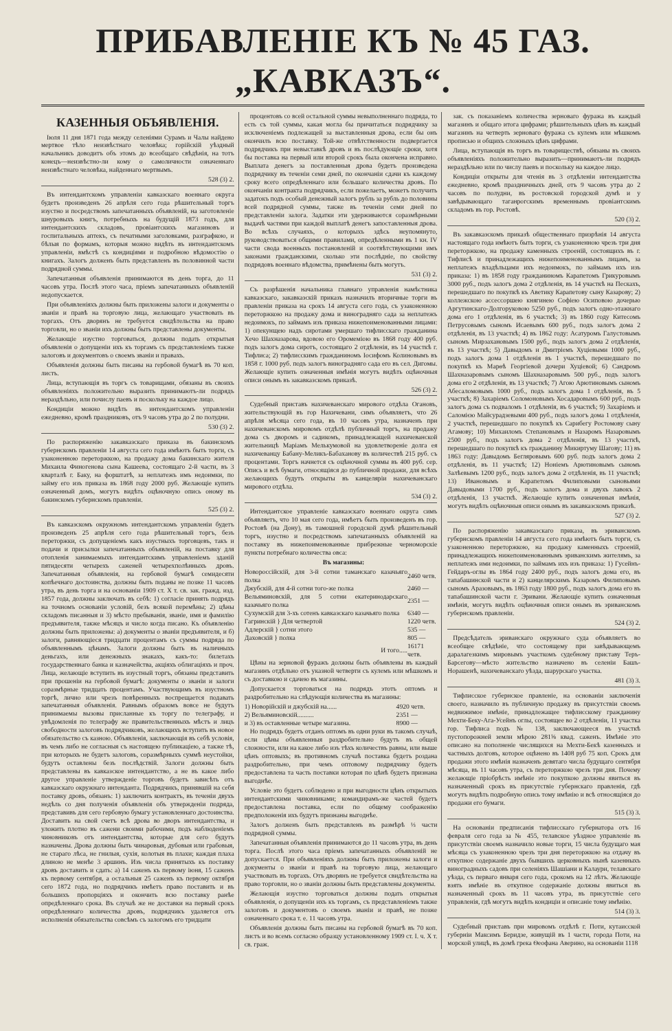ПРИБАВЛЕНІЕ КЪ № 45 ГАЗ. „КАВКАЗЪ“.
КАЗЕННЫЯ ОБЪЯВЛЕНІЯ.
Іюля 11 дня 1871 года между селеніями Сурамъ и Чалы найдено мертвое тѣло неизвѣстнаго человѣка; горійскій уѣздный начальникъ доводитъ объ этомъ до всеобщаго свѣдѣнія, на тотъ конецъ—неизвѣстно-ли кому о самоличности означеннаго неизвѣстнаго человѣка, найденнаго мертвымъ.
528 (3) 2.
Въ интендантскомъ управленіи кавказскаго военнаго округа будетъ произведенъ 26 апрѣля сего года рѣшительный торгъ изустно и посредствомъ запечатанныхъ объявленій, на заготовленіе шнуровыхъ книгъ, потребныхъ на будущій 1873 годъ, для интендантскихъ складовъ, провіантскихъ магазиновъ и госпитальныхъ аптекъ, съ печатными заголовками, разграфкою, и бѣлыя по формамъ, которыя можно видѣть въ интендантскомъ управленіи, вмѣстѣ съ кондиціями и подробною вѣдомостію о книгахъ. Залогъ долженъ быть представленъ въ половинной части подрядной суммы.
Запечатанныя объявленія принимаются въ день торга, до 11 часовъ утра. Послѣ этого часа, пріемъ запечатанныхъ объявленій недопускается.
При объявленіяхъ должны быть приложены залоги и документы о званіи и правѣ на торговую лица, желающаго участвовать въ торгахъ. Отъ дворянъ не требуется свидѣтельства на право торговли, но о званіи ихъ должны быть представлены документы.
Желающіе изустно торговаться, должны подать открытыя объявленія о допущеніи ихъ къ торгамъ съ представленіемъ также залоговъ и документовъ о своемъ званіи и правахъ.
Объявленія должны быть писаны на гербовой бумагѣ въ 70 коп. листъ.
Лица, вступающія въ торгъ съ товарищами, обязаны въ своихъ объявленіяхъ положительно выразить принимаютъ-ли подрядъ нераздѣльно, или почислу паевъ и поскольку на каждое лицо.
Кондиціи можно видѣть въ интендантскомъ управленіи ежедневно, кромѣ праздниковъ, отъ 9 часовъ утра до 2 по полудни.
530 (3) 2.
По распоряженію закавказскаго приказа въ бакинскомъ губернскомъ правленіи 14 августа сего года имѣютъ быть торги, съ узаконенною переторжкою, на продажу дома бакинскаго жителя Михаила Финогенова сына Кашеева, состоящаго 2-й части, въ 3 кварталѣ г. Баку, на форштатѣ, за неплатежъ имъ недоимки, по займу его изъ приказа въ 1868 году 2000 руб. Желающіе купить означенный домъ, могутъ видѣть оцѣночную опись оному въ бакинскомъ губернскомъ правленіи.
525 (3) 2.
Въ кавказскомъ окружномъ интендантскомъ управленіи будетъ произведенъ 25 апрѣля сего года рѣшительный торгъ, безъ переторжки, съ допущеніемъ какъ изустныхъ торговцевъ, такъ и подачи и присылки запечатанныхъ объявленій, на поставку для отопленія занимаемыхъ интендантскимъ управленіемъ зданій пятидесяти четырехъ саженей четырехполѣнныхъ дровъ. Запечатанныя объявленія, на гербовой бумагѣ семидесяти копѣечнаго достоинства, должны быть поданы не позже 11 часовъ утра, въ день торга и на основаніи 1909 ст. X т. св. зак. гражд. изд. 1857 года, должны заключать въ себѣ: 1) согласіе принять подрядъ на точномъ основаніи условій, безъ всякой перемѣны; 2) цѣны складомъ писанныя и 3) мѣсто пребыванія, званіе, имя и фамилію предъявителя, также мѣсяцъ и число когда писано. Къ объявленію должны быть приложены: а) документы о званіи предъявителя, и б) залоги, равняющіеся тридцати процентамъ съ суммы подряда по объявленнымъ цѣнамъ. Залоги должны быть въ наличныхъ деньгахъ, или денежныхъ знакахъ, какъ-то: билетахъ государственнаго банка и казначейства, акціяхъ облигаціяхъ и проч. Лица, желающіе вступить въ изустный торгъ, обязаны представить при прошеніи на гербовой бумагѣ: документы о званіи и залоги соразмѣрные тридцать процентамъ. Участвующимъ въ изустномъ торгѣ, лично или чрезъ повѣренныхъ воспрещается подавать запечатанныя объявленія. Равнымъ образомъ вовсе не будутъ принимаемы вызовы присланные къ торгу по телеграфу, и увѣдомленія по телеграфу же правительственныхъ мѣстъ и лицъ свободности залоговъ подрядчиковъ, желающихъ вступить въ новое обязательство съ казною. Объявленія, заключающія въ себѣ условія, въ чемъ либо не согласныя съ настоящею публикаціею, а также тѣ, при которыхъ не будетъ залоговъ, соразмѣрныхъ суммѣ неустойки, будутъ оставлены безъ послѣдствій. Залоги должны быть представлены въ кавказское интендантство, а не въ какое либо другое управленіе утвержденіе торговъ будетъ зависѣть отъ кавказскаго окружнаго интенданта. Подрядчикъ, принявшій на себя поставку дровъ, обязанъ: 1) заключить контрактъ, въ теченіи двухъ недѣль со дня полученія объявленія объ утвержденіи подряда, представивъ для сего гербовую бумагу установленнаго достоинства. Доставить на свой счетъ всѣ дрова во дворъ интендантства, и уложить плотно въ сажени своими рабочими, подъ наблюденіемъ чиновниковъ отъ интендантства, которые для сего будутъ назначены. Дрова должны быть чинаровыя, дубовыя или грабовыя, не стараго лѣса, не гнилыя, сухія, колотыя въ плахи; каждая плаха длиною не менѣе 3 аршинъ. Изъ числа принятыхъ къ поставку дровъ доставить и сдать: а) 14 саженъ къ первому іюня, 15 саженъ къ первому сентября, а остальныя 25 саженъ къ первому октября сего 1872 года, но подрядчикъ имѣетъ право поставить и въ большихъ пропорціяхъ и окончить всю поставку ранѣе опредѣленнаго срока. Въ случаѣ же не доставки на первый срокъ опредѣленнаго количества дровъ, подрядчикъ удаляется отъ исполненія обязательства совсѣмъ съ залогомъ его тридцати
процентовъ со всей остальной суммы невыполненнаго подряда, то есть съ той суммы, какая могла бы причитаться подрядчику за исключеніемъ подлежащей за выставленныя дрова, если бы онъ окончилъ всю поставку. Той-же отвѣтственности подвергается подрядчикъ при невыставкѣ дровъ и въ послѣдующіе сроки, хотя бы поставка на первый или второй срокъ была окончена исправно. Выплата денегъ за поставленныя дрова будетъ произведена подрядчику въ теченіи семи дней, по окончаніи сдачи къ каждому сроку всего опредѣленнаго или большаго количества дровъ. По окончаніи контракта подрядчикъ, если пожелаетъ, можетъ получить задатокъ подъ особый денежный залогъ рубль за рубль до половины всей подрядной суммы, также въ теченіи семи дней по представленіи залога. Задатки эти удерживаются соразмѣрными выдачѣ частями при каждой выплатѣ денегъ запоставленныя дрова. Во всѣхъ случаяхъ, о которыхъ здѣсь неупомянуто, руководствоваться общими правилами, опредѣленными въ 1 кн. IV части свода военныхъ постановленій и соотвѣтствующими имъ законами гражданскими, сколько эти послѣдніе, по свойству подрядовъ военнаго вѣдомства, примѣнены быть могутъ.
531 (3) 2.
Съ разрѣшенія начальника главнаго управленія намѣстника кавказскаго, закавказскій приказъ назначилъ вторичные торги въ правленіи приказа на срокъ 14 августа сего года, съ узаконенною переторжкою на продажу дома и виноградняго сада за неплатежъ недоимокъ, по займамъ изъ приказа нижепоименованными лицами: 1) опекунщею надъ сиротами умершаго тифлисскаго гражданина Хечо Шахназарова, вдовою его Оромеміою въ 1868 году 400 руб. подъ залогъ дома сиротъ, состоящаго 2 отдѣленія, въ 14 участкѣ г. Тифлиса; 2) тифлисскимъ гражданиномъ Іосифомъ Колиновымъ въ 1858 г. 1000 руб. подъ залогъ виноградняго сада его въ сел. Дигомы. Желающіе купить означенныя имѣнія могутъ видѣть оцѣночныя описи онымъ въ закавказскомъ приказѣ.
526 (3) 2.
Судебный приставъ нахичеванскаго мирового отдѣла Огановъ, жительствующій въ гор Нахичевани, симъ объявляетъ, что 26 апрѣля мѣсяца сего года, въ 10 часовъ утра, назначенъ при нахичеванскомъ мировомъ отдѣлѣ публичный торгъ, на продажу дома съ дворомъ и садикомъ, принадлежащей нахичеванской жительницѣ Маріамъ Мелькумовой на удовлетвореніе долга ея нахичеванцу Бабану-Меликъ-Бабаханову въ количествѣ 215 руб. съ процентами. Торгъ начнется съ оцѣночной суммы въ 400 руб. сер. Опись и всѣ бумаги, относящіяся до публичной продажи, для всѣхъ желающихъ будутъ открыты въ канцеляріи нахичеванскаго мирового отдѣла.
534 (3) 2.
Интендантское управленіе кавказскаго военнаго округа симъ объявляетъ, что 10 мая сего года, имѣетъ быть произведенъ въ гор. Ростовѣ (на Дону), въ тамошней городской думѣ рѣшительный торгъ, изустно и посредствомъ запечатанныхъ объявленій на поставку въ нижепоименованные прибрежные черноморскіе пункты потребнаго количества овса:
Въ магазины:
| Новороссійскій, для 3-й сотни таманскаго казачьяго полка | 2460 четв. |
| Джубскій, для 4-й сотни того-же полка | 2460 — |
| Вельяминовскій, для 5 сотни екатеринодарскаго казачьяго полка | 2351 — |
| Сухумскій для 3-хъ сотенъ кавказскаго казачьяго полка | 6340 — |
| Гагринскій } Для четвертой | 1220 четв. |
| Адлерскій } сотни этого | 535 — |
| Даховскій } полка | 805 — |
| И того..... | 16171 четв. |
Цѣны на зерновой фуражъ должны быть объявлены въ каждый магазинъ отдѣльно отъ указной четверти съ кулемъ или мѣшкомъ и съ доставкою и сдачею въ магазины.
Допускается торговаться на подрядъ этотъ оптомъ и раздробительно на слѣдующія количества въ магазины:
| 1) Новорійскій и джубскій на...... | 4920 четв. |
| 2) Вельяминовскій.......... | 2351 — |
| и 3) въ оставленные четыре магазина. | 8900 — |
Но подрядъ будетъ отданъ оптомъ въ одни руки въ такомъ случаѣ, если цѣны объявленныя раздробительно будутъ въ общей сложности, или на какое либо изъ тѣхъ количествъ равны, или выше цѣнъ оптовыхъ; въ противномъ случаѣ поставка будетъ роздана раздробительно, при чемъ оптовому подрядчику будетъ предоставлена та часть поставки которая по цѣнѣ будетъ признана выгоднѣе.
Условіе это будетъ соблюдено и при выгодности цѣнъ открытыхъ интендантскими чиновниками; командирамъ-же частей будетъ предоставлена поставка, если по общему соображенію предположенія ихъ будутъ признаны выгоднѣе.
Залогъ долженъ быть представленъ въ размѣрѣ ⅓ части подрядной суммы.
Запечатанныя объявленія принимаются до 11 часовъ утра, въ день торга. Послѣ этого часа пріемъ запечатанныхъ объявленій не допускается. При объявленіяхъ должны быть приложены залоги и документы о званіи и правѣ на торговую лица, желающаго участвовать въ торгахъ. Отъ дворянъ не требуется свидѣтельства на право торговли, но о званіи должны быть представлены документы.
Желающія изустно торговаться должны подать открытыя объявленія, о допущеніи ихъ къ торгамъ, съ представленіемъ также залоговъ и документовъ о своемъ званіи и правѣ, не позже означеннаго срока т. е. 11 часовъ утра.
Объявленія должны быть писаны на гербовой бумагѣ въ 70 коп. листъ и во всемъ согласно образцу установленному 1909 ст. I. ч. X т. св. граж.
зак. съ показаніемъ количества зерноваго фуража въ каждый магазинъ и общаго итога цифрами; рѣшительныхъ цѣнъ въ каждый магазинъ на четверть зерноваго фуража съ кулемъ или мѣшкомъ прописью и общихъ сложныхъ цѣнъ цифрами.
Лица, вступающія въ торгъ въ товариществѣ, обязаны въ своихъ объявленіяхъ положительно выразить—принимаютъ-ли подрядъ нераздѣльно или по числу паевъ и поскольку на каждое лицо.
Кондиціи открыты для чтенія въ 3 отдѣленіи интендантства ежедневно, кромѣ праздничныхъ дней, отъ 9 часовъ утра до 2 часовъ по полудни, въ ростовской городской думѣ и у завѣдывающаго таганрогскимъ временнымъ провіантскимъ складомъ въ гор. Ростовѣ.
520 (3) 2.
Въ закавказскомъ приказѣ общественнаго призрѣнія 14 августа настоящаго года имѣютъ быть торги, съ узаконенною чрезъ три дня переторжкою, на продажу каменныхъ строеній, состоящихъ въ г. Тифлисѣ и принадлежащихъ нижепоименованнымъ лицамъ, за неплатежъ владѣльцами ихъ недоимокъ, по займамъ ихъ изъ приказа: 1) въ 1858 году гражданиномъ Карапетомъ Грикуровымъ 3000 руб., подъ залогъ дома 2 отдѣленія, въ 14 участкѣ на Пескахъ, перешедшаго по покупкѣ къ Аветику Карапетову сыну Казарову; 2) коллежскою ассессоршею княгинею Софіею Осиповою дочерью Аргутинскаго-Долгоруковою 5250 руб., подъ залогъ одно-этажнаго дома его 1 отдѣленія, въ 6 участкѣ; 3) въ 1860 году Китесомъ Петрусовымъ сыномъ Исаевымъ 600 руб., подъ залогъ дома 2 отдѣленія, въ 13 участкѣ; 4) въ 1862 году: Асатуромъ Галустовымъ сыномъ Мирзахановымъ 1500 руб., подъ залогъ дома 2 отдѣленія, въ 13 участкѣ; 5) Давыдомъ и Дмитріемъ Хуціевыми 1000 руб., подъ залогъ дома 1 отдѣленія въ 1 участкѣ, перешедшаго по покупкѣ къ Марѳѣ Георгіевой дочери Хуціевой; 6) Сандромъ Шахназаровымъ сыномъ Шахназаровымъ 500 руб., подъ залогъ дома его 2 отдѣленія, въ 13 участкѣ; 7) Агою Арютиновымъ сыномъ Абесаломовымъ 1000 руб., подъ залогъ дома 1 отдѣленія, въ 5 участкѣ; 8) Захаріемъ Соломоновымъ Хосадаровымъ 600 руб., подъ залогъ дома съ подваломъ 1 отдѣленія, въ 6 участкѣ; 9) Захаріемъ и Саломією Майсурадзевыми 400 руб., подъ залогъ дома 1 отдѣленія, 2 участкѣ, перешедшаго по покупкѣ къ Сарибегу Ростомову сыну Агамову; 10) Михаиломъ Степановымъ и Назаромъ Назаровымъ 2500 руб., подъ залогъ дома 2 отдѣленія, въ 13 участкѣ, перешедшаго по покупкѣ къ гражданину Микиртуму Шагову; 11) въ 1863 году: Давыдомъ Бегляровымъ 600 руб. подъ залогъ дома 2 отдѣленія, въ 11 участкѣ; 12) Ноніемъ Арютиновымъ сыномъ Залѣевымъ 1200 руб., подъ залогъ дома 2 отдѣленія, въ 11 участкѣ; 13) Ивановымъ и Карапетомъ Филиповыми сыновьями Давыдовыми 1700 руб., подъ залогъ дома и двухъ лавокъ 2 отдѣленія, 13 участкѣ. Желающіе купить означенныя имѣнія, могутъ видѣть оцѣночныя описи онымъ въ закавказскомъ приказѣ.
527 (3) 2.
По распоряженію закавказскаго приказа, въ эриванскомъ губернскомъ правленіи 14 августа сего года имѣютъ быть торги, съ узаконенною переторжкою, на продажу каменныхъ строеній, принадлежащихъ нижепоименованнымъ эриванскимъ жителямъ, за неплатежъ ими недоимки, по займамъ ихъ изъ приказа: 1) Гусейнъ-Гейдаръ-оглы въ 1864 году 2400 руб., подъ залогъ дома его, въ тапабашинской части и 2) канцелярскимъ Казаромъ Филиповымъ сыномъ Аразовымъ, въ 1863 году 1800 руб., подъ залогъ дома его въ тапабашинской части г. Эривани. Желающіе купить означенныя имѣнія, могутъ видѣть оцѣночныя описи онымъ въ эриванскомъ губернскомъ правленіи.
524 (3) 2.
Предсѣдатель эриванскаго окружнаго суда объявляетъ во всеобщее свѣдѣніе, что состоящему при завѣдывающемъ даралагезкимъ мировымъ участкомъ судебному приставу Теръ-Барсегову—мѣсто жительство назначено въ селеніи Башъ-Норашенѣ, нахичеванскаго уѣзда, шарурскаго участка.
481 (3) 3.
Тифлисское губернское правленіе, на основаніи заключенія своего, назначило въ публичную продажу въ присутствіи своемъ недвижимое имѣніе, принадлежащее тифлисскому гражданину Мехти-Беку-Ага-Усейнъ оглы, состоящее во 2 отдѣленіи, 11 участка гор. Тифлиса подъ № 138, заключающееся въ участкѣ пустопорожней земли мѣрою 281⅝ квад. саженъ. Имѣніе это описано на пополненіе числящихся на Мехти-Бекѣ казенныхъ и частныхъ долговъ, которое оцѣнено въ 1408 руб 75 коп. Срокъ для продажи этого имѣнія назначенъ девятаго числа будущаго сентября мѣсяца, въ 11 часовъ утра, съ переторжкою чрезъ три дня. Почему желающіе пріобрѣсть имѣніе это покупкою должны явиться въ назначенный срокъ въ присутствіе губернскаго правленія, гдѣ могутъ видѣть подробную опись тому имѣнію и всѣ относящіяся до продажи его бумаги.
515 (3) 3.
На основаніи предписанія тифлисскаго губернатора отъ 16 февраля сего года за № 455, телавское уѣздное управленіе въ присутствіи своемъ назначило новые торги, 15 числа будущаго мая мѣсяца съ узаконенною чрезъ три дня переторжкою на отдачу въ откупное содержаніе двухъ бывшихъ церковныхъ нынѣ казенныхъ виноградныхъ садовъ при селеніяхъ Шашіани и Калаури, телавскаго уѣзда, съ перваго января сего года, срокомъ на 12 лѣтъ. Желающіе взять имѣніе въ откупное содержаніе должны явиться въ назначенный срокъ въ 11 часовъ утра, въ присутствіе сего управленія, гдѣ могутъ видѣть кондиціи и описаніе тому имѣнію.
514 (3) 3.
Судебный приставъ при мировомъ отдѣлѣ г. Поти, кутаисской губерніи Максимъ Беридзе, живущій въ 1 части, города Поти, на морской улицѣ, въ домѣ грека Ѳеофана Аверино, на основаніи 1118